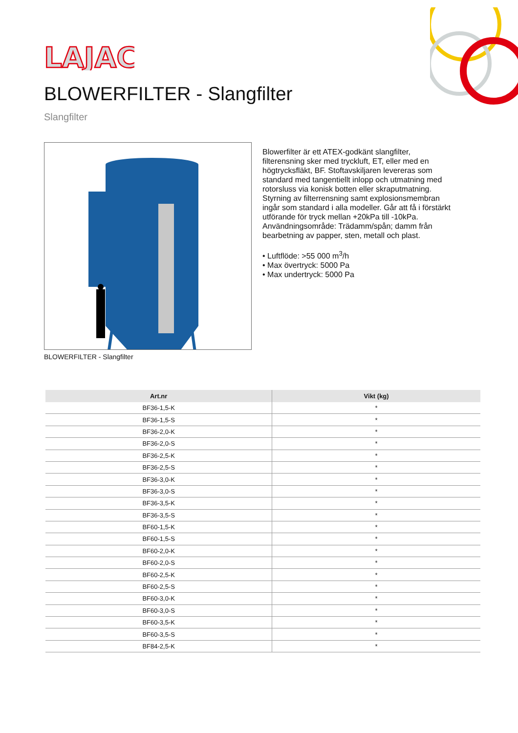LAJAC
BLOWERFILTER - Slangfilter
Slangfilter
BLOWERFILTER - Slangfilter
Blowerfilter är ett ATEX-godkänt slangfilter, filterensning sker med tryckluft, ET, eller med en högtrycksfläkt, BF. Stoftavskiljaren levereras som standard med tangentiellt inlopp och utmatning med rotorsluss via konisk botten eller skraputmatning. Styrning av filterrensning samt explosionsmembran ingår som standard i alla modeller. Går att få i förstärkt utförande för tryck mellan +20kPa till -10kPa. Användningsområde: Trädamm/spån; damm från bearbetning av papper, sten, metall och plast.
• Luftflöde: >55 000 m<sup>3</sup>/h
• Max övertryck: 5000 Pa
• Max undertryck: 5000 Pa
| Art.nr | Vikt (kg) |
| --- | --- |
| BF36-1,5-K | * |
| BF36-1,5-S | * |
| BF36-2,0-K | * |
| BF36-2,0-S | * |
| BF36-2,5-K | * |
| BF36-2,5-S | * |
| BF36-3,0-K | * |
| BF36-3,0-S | * |
| BF36-3,5-K | * |
| BF36-3,5-S | * |
| BF60-1,5-K | * |
| BF60-1,5-S | * |
| BF60-2,0-K | * |
| BF60-2,0-S | * |
| BF60-2,5-K | * |
| BF60-2,5-S | * |
| BF60-3,0-K | * |
| BF60-3,0-S | * |
| BF60-3,5-K | * |
| BF60-3,5-S | * |
| BF84-2,5-K | * |